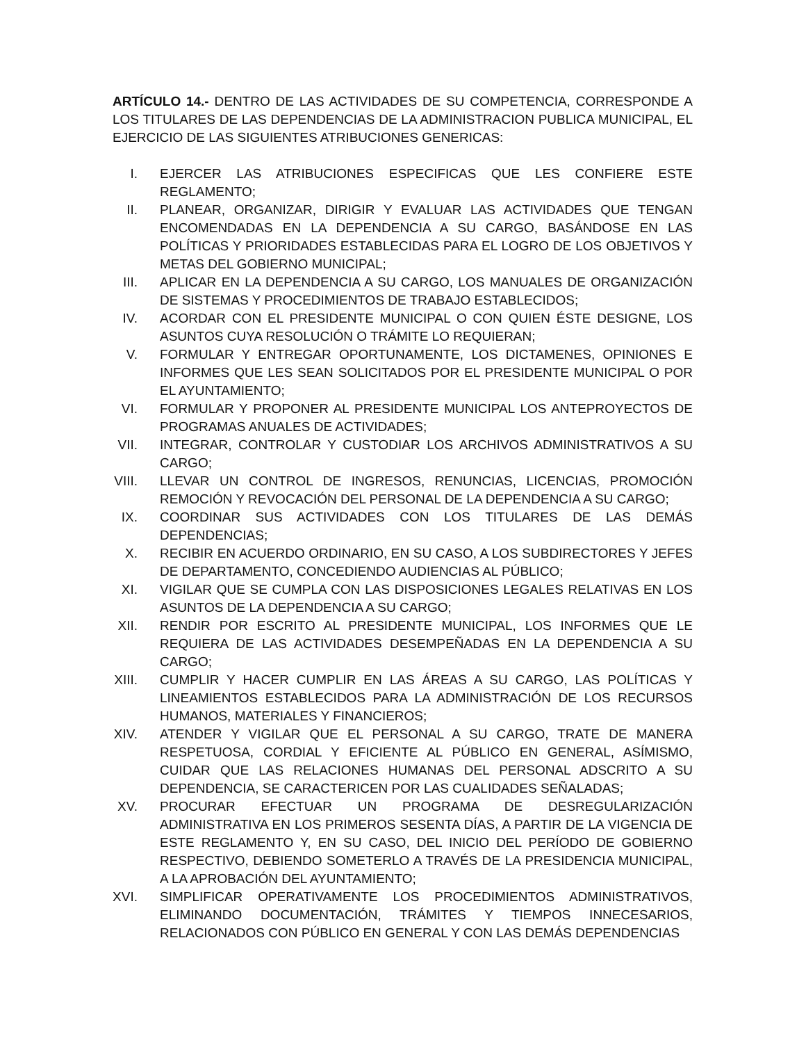ARTÍCULO 14.- DENTRO DE LAS ACTIVIDADES DE SU COMPETENCIA, CORRESPONDE A LOS TITULARES DE LAS DEPENDENCIAS DE LA ADMINISTRACION PUBLICA MUNICIPAL, EL EJERCICIO DE LAS SIGUIENTES ATRIBUCIONES GENERICAS:
I. EJERCER LAS ATRIBUCIONES ESPECIFICAS QUE LES CONFIERE ESTE REGLAMENTO;
II. PLANEAR, ORGANIZAR, DIRIGIR Y EVALUAR LAS ACTIVIDADES QUE TENGAN ENCOMENDADAS EN LA DEPENDENCIA A SU CARGO, BASÁNDOSE EN LAS POLÍTICAS Y PRIORIDADES ESTABLECIDAS PARA EL LOGRO DE LOS OBJETIVOS Y METAS DEL GOBIERNO MUNICIPAL;
III. APLICAR EN LA DEPENDENCIA A SU CARGO, LOS MANUALES DE ORGANIZACIÓN DE SISTEMAS Y PROCEDIMIENTOS DE TRABAJO ESTABLECIDOS;
IV. ACORDAR CON EL PRESIDENTE MUNICIPAL O CON QUIEN ÉSTE DESIGNE, LOS ASUNTOS CUYA RESOLUCIÓN O TRÁMITE LO REQUIERAN;
V. FORMULAR Y ENTREGAR OPORTUNAMENTE, LOS DICTAMENES, OPINIONES E INFORMES QUE LES SEAN SOLICITADOS POR EL PRESIDENTE MUNICIPAL O POR EL AYUNTAMIENTO;
VI. FORMULAR Y PROPONER AL PRESIDENTE MUNICIPAL LOS ANTEPROYECTOS DE PROGRAMAS ANUALES DE ACTIVIDADES;
VII. INTEGRAR, CONTROLAR Y CUSTODIAR LOS ARCHIVOS ADMINISTRATIVOS A SU CARGO;
VIII. LLEVAR UN CONTROL DE INGRESOS, RENUNCIAS, LICENCIAS, PROMOCIÓN REMOCIÓN Y REVOCACIÓN DEL PERSONAL DE LA DEPENDENCIA A SU CARGO;
IX. COORDINAR SUS ACTIVIDADES CON LOS TITULARES DE LAS DEMÁS DEPENDENCIAS;
X. RECIBIR EN ACUERDO ORDINARIO, EN SU CASO, A LOS SUBDIRECTORES Y JEFES DE DEPARTAMENTO, CONCEDIENDO AUDIENCIAS AL PÚBLICO;
XI. VIGILAR QUE SE CUMPLA CON LAS DISPOSICIONES LEGALES RELATIVAS EN LOS ASUNTOS DE LA DEPENDENCIA A SU CARGO;
XII. RENDIR POR ESCRITO AL PRESIDENTE MUNICIPAL, LOS INFORMES QUE LE REQUIERA DE LAS ACTIVIDADES DESEMPEÑADAS EN LA DEPENDENCIA A SU CARGO;
XIII. CUMPLIR Y HACER CUMPLIR EN LAS ÁREAS A SU CARGO, LAS POLÍTICAS Y LINEAMIENTOS ESTABLECIDOS PARA LA ADMINISTRACIÓN DE LOS RECURSOS HUMANOS, MATERIALES Y FINANCIEROS;
XIV. ATENDER Y VIGILAR QUE EL PERSONAL A SU CARGO, TRATE DE MANERA RESPETUOSA, CORDIAL Y EFICIENTE AL PÚBLICO EN GENERAL, ASÍMISMO, CUIDAR QUE LAS RELACIONES HUMANAS DEL PERSONAL ADSCRITO A SU DEPENDENCIA, SE CARACTERICEN POR LAS CUALIDADES SEÑALADAS;
XV. PROCURAR EFECTUAR UN PROGRAMA DE DESREGULARIZACIÓN ADMINISTRATIVA EN LOS PRIMEROS SESENTA DÍAS, A PARTIR DE LA VIGENCIA DE ESTE REGLAMENTO Y, EN SU CASO, DEL INICIO DEL PERÍODO DE GOBIERNO RESPECTIVO, DEBIENDO SOMETERLO A TRAVÉS DE LA PRESIDENCIA MUNICIPAL, A LA APROBACIÓN DEL AYUNTAMIENTO;
XVI. SIMPLIFICAR OPERATIVAMENTE LOS PROCEDIMIENTOS ADMINISTRATIVOS, ELIMINANDO DOCUMENTACIÓN, TRÁMITES Y TIEMPOS INNECESARIOS, RELACIONADOS CON PÚBLICO EN GENERAL Y CON LAS DEMÁS DEPENDENCIAS